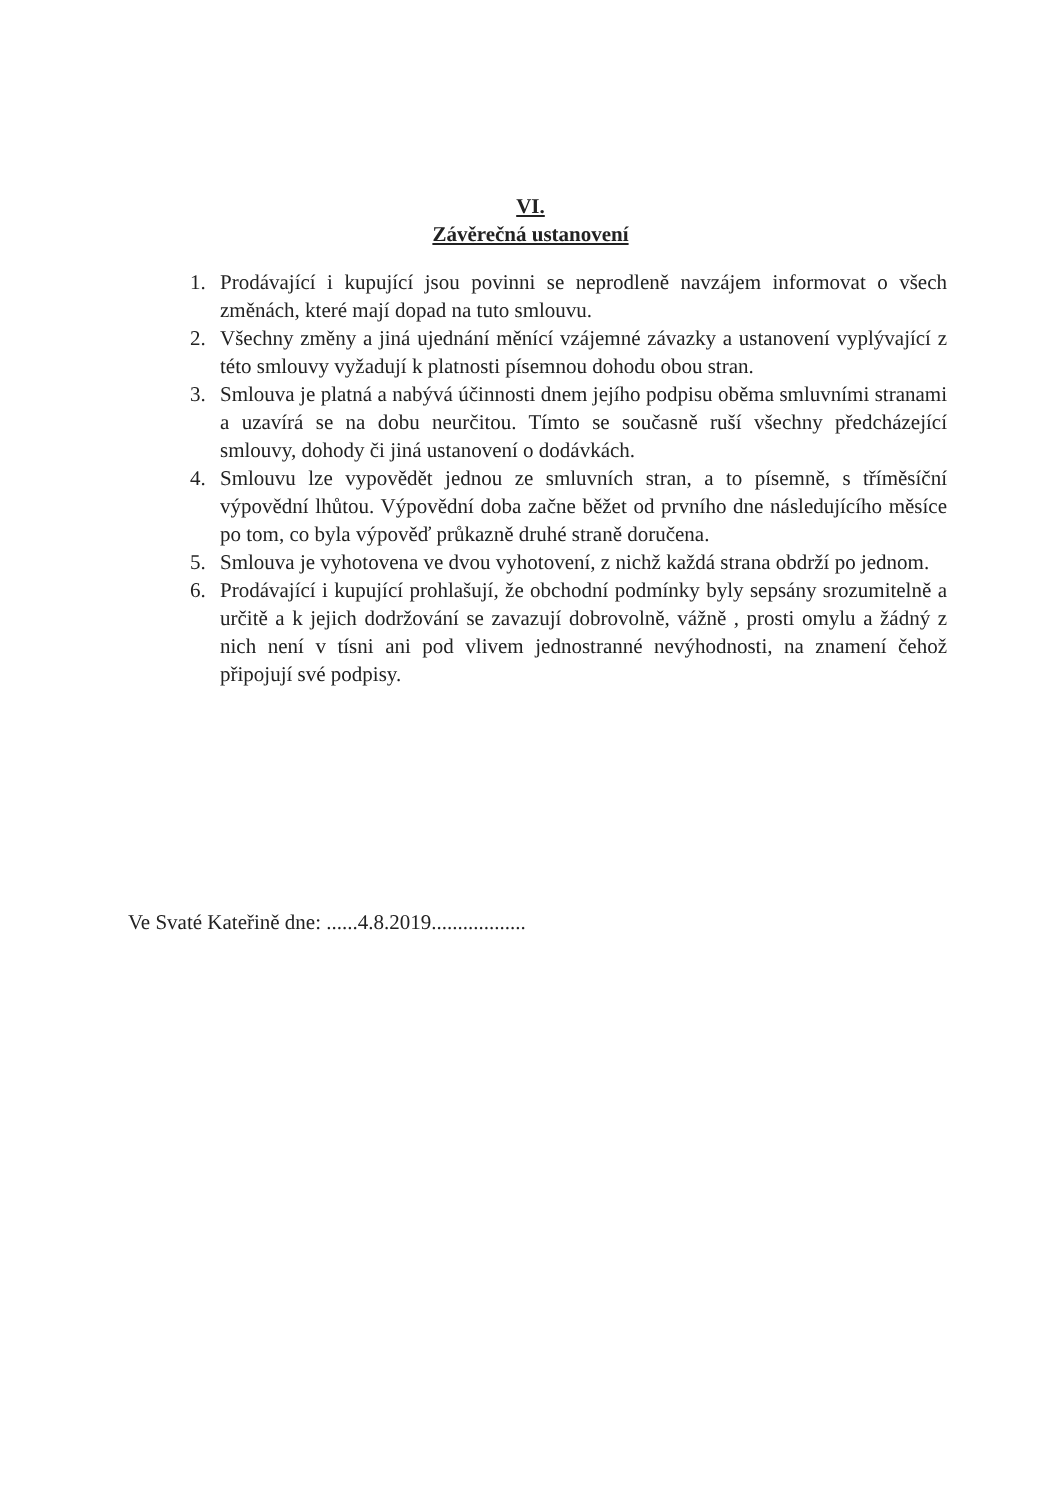VI.
Závěrečná ustanovení
1. Prodávající i kupující jsou povinni se neprodleně navzájem informovat o všech změnách, které mají dopad na tuto smlouvu.
2. Všechny změny a jiná ujednání měnící vzájemné závazky a ustanovení vyplývající z této smlouvy vyžadují k platnosti písemnou dohodu obou stran.
3. Smlouva je platná a nabývá účinnosti dnem jejího podpisu oběma smluvními stranami a uzavírá se na dobu neurčitou. Tímto se současně ruší všechny předcházející smlouvy, dohody či jiná ustanovení o dodávkách.
4. Smlouvu lze vypovědět jednou ze smluvních stran, a to písemně, s tříměsíční výpovědní lhůtou. Výpovědní doba začne běžet od prvního dne následujícího měsíce po tom, co byla výpověď průkazně druhé straně doručena.
5. Smlouva je vyhotovena ve dvou vyhotovení, z nichž každá strana obdrží po jednom.
6. Prodávající i kupující prohlašují, že obchodní podmínky byly sepsány srozumitelně a určitě a k jejich dodržování se zavazují dobrovolně, vážně , prosti omylu a žádný z nich není v tísni ani pod vlivem jednostranné nevýhodnosti, na znamení čehož připojují své podpisy.
Ve Svaté Kateřině dne: ......4.8.2019..................